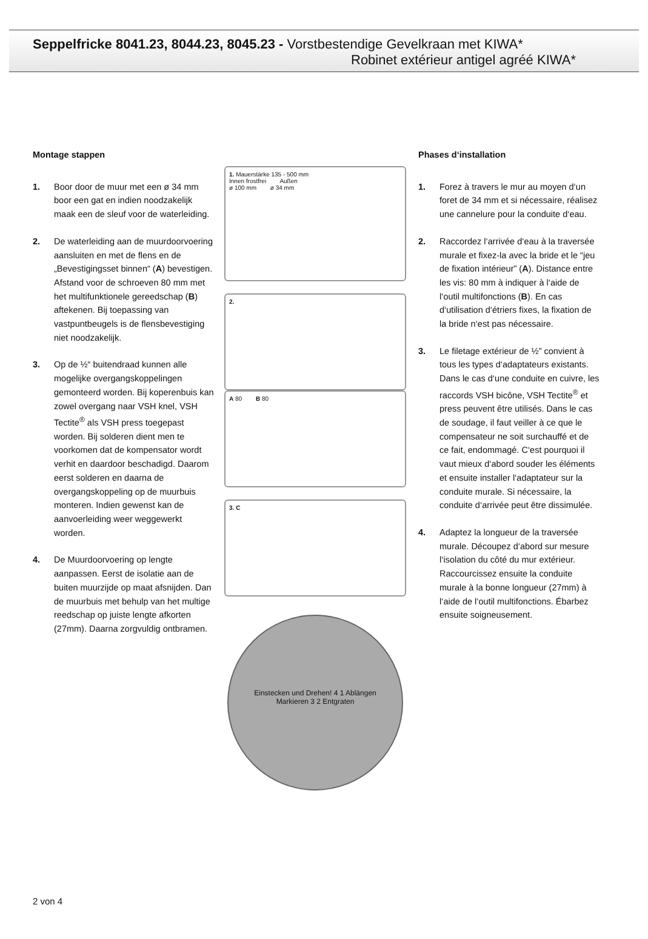Seppelfricke 8041.23, 8044.23, 8045.23 - Vorstbestendige Gevelkraan met KIWA*
Robinet extérieur antigel agréé KIWA*
Montage stappen
1. Boor door de muur met een ø 34 mm boor een gat en indien noodzakelijk maak een de sleuf voor de waterleiding.
2. De waterleiding aan de muurdoorvoering aansluiten en met de flens en de „Bevestigingsset binnen“ (A) bevestigen. Afstand voor de schroeven 80 mm met het multifunktionele gereedschap (B) aftekenen. Bij toepassing van vastpuntbeugels is de flensbevestiging niet noodzakelijk.
3. Op de ½“ buitendraad kunnen alle mogelijke overgangskoppelingen gemonteerd worden. Bij koperenbuis kan zowel overgang naar VSH knel, VSH Tectite<sup>®</sup> als VSH press toegepast worden. Bij solderen dient men te voorkomen dat de kompensator wordt verhit en daardoor beschadigd. Daarom eerst solderen en daarna de overgangskoppeling op de muurbuis monteren. Indien gewenst kan de aanvoerleiding weer weggewerkt worden.
4. De Muurdoorvoering op lengte aanpassen. Eerst de isolatie aan de buiten muurzijde op maat afsnijden. Dan de muurbuis met behulp van het multige reedschap op juiste lengte afkorten (27mm). Daarna zorgvuldig ontbramen.
1. Mauerstärke 135 - 500 mm
Innen frostfrei Außen
ø 100 mm ø 34 mm
2.
A 80 B 80
3. C
Einstecken und Drehen! 4 1 Ablängen
Markieren 3 2 Entgraten
Phases d‘installation
1. Forez à travers le mur au moyen d‘un foret de 34 mm et si nécessaire, réalisez une cannelure pour la conduite d‘eau.
2. Raccordez l‘arrivée d‘eau à la traversée murale et fixez-la avec la bride et le “jeu de fixation intérieur” (A). Distance entre les vis: 80 mm à indiquer à l‘aide de l‘outil multifonctions (B). En cas d‘utilisation d‘étriers fixes, la fixation de la bride n‘est pas nécessaire.
3. Le filetage extérieur de ½” convient à tous les types d‘adaptateurs existants. Dans le cas d‘une conduite en cuivre, les raccords VSH bicône, VSH Tectite<sup>®</sup> et press peuvent être utilisés. Dans le cas de soudage, il faut veiller à ce que le compensateur ne soit surchauffé et de ce fait, endommagé. C‘est pourquoi il vaut mieux d‘abord souder les éléments et ensuite installer l‘adaptateur sur la conduite murale. Si nécessaire, la conduite d‘arrivée peut être dissimulée.
4. Adaptez la longueur de la traversée murale. Découpez d‘abord sur mesure l‘isolation du côté du mur extérieur. Raccourcissez ensuite la conduite murale à la bonne longueur (27mm) à l‘aide de l‘outil multifonctions. Ébarbez ensuite soigneusement.
2 von 4